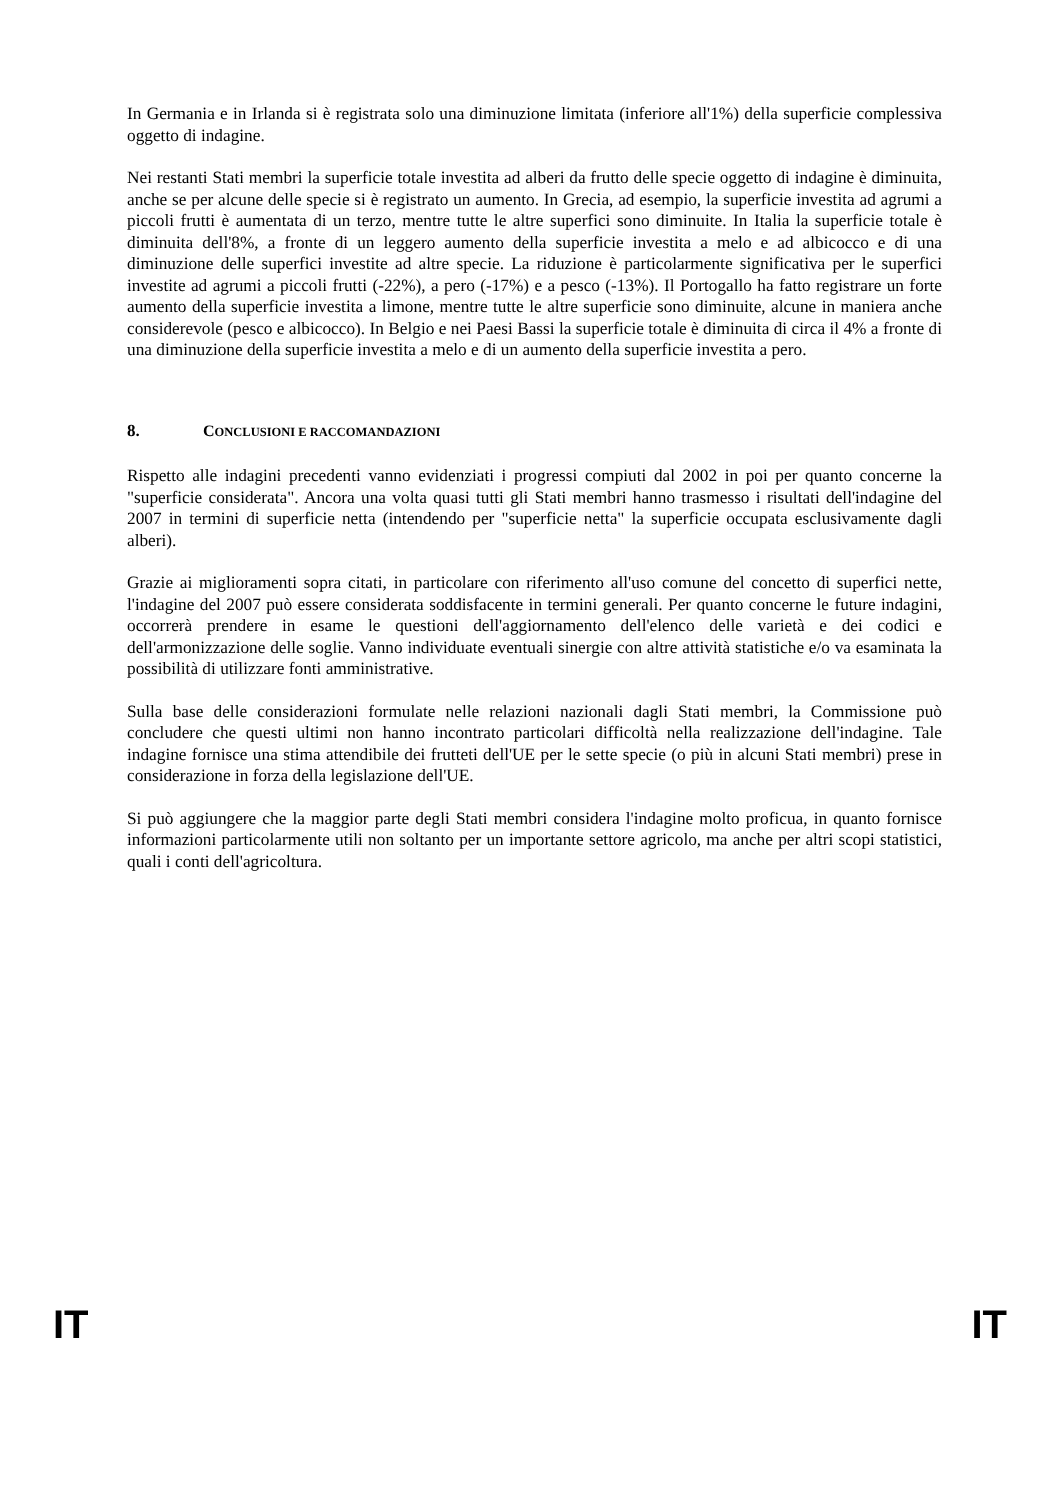In Germania e in Irlanda si è registrata solo una diminuzione limitata (inferiore all'1%) della superficie complessiva oggetto di indagine.
Nei restanti Stati membri la superficie totale investita ad alberi da frutto delle specie oggetto di indagine è diminuita, anche se per alcune delle specie si è registrato un aumento. In Grecia, ad esempio, la superficie investita ad agrumi a piccoli frutti è aumentata di un terzo, mentre tutte le altre superfici sono diminuite. In Italia la superficie totale è diminuita dell'8%, a fronte di un leggero aumento della superficie investita a melo e ad albicocco e di una diminuzione delle superfici investite ad altre specie. La riduzione è particolarmente significativa per le superfici investite ad agrumi a piccoli frutti (-22%), a pero (-17%) e a pesco (-13%). Il Portogallo ha fatto registrare un forte aumento della superficie investita a limone, mentre tutte le altre superficie sono diminuite, alcune in maniera anche considerevole (pesco e albicocco). In Belgio e nei Paesi Bassi la superficie totale è diminuita di circa il 4% a fronte di una diminuzione della superficie investita a melo e di un aumento della superficie investita a pero.
8. CONCLUSIONI E RACCOMANDAZIONI
Rispetto alle indagini precedenti vanno evidenziati i progressi compiuti dal 2002 in poi per quanto concerne la "superficie considerata". Ancora una volta quasi tutti gli Stati membri hanno trasmesso i risultati dell'indagine del 2007 in termini di superficie netta (intendendo per "superficie netta" la superficie occupata esclusivamente dagli alberi).
Grazie ai miglioramenti sopra citati, in particolare con riferimento all'uso comune del concetto di superfici nette, l'indagine del 2007 può essere considerata soddisfacente in termini generali. Per quanto concerne le future indagini, occorrerà prendere in esame le questioni dell'aggiornamento dell'elenco delle varietà e dei codici e dell'armonizzazione delle soglie. Vanno individuate eventuali sinergie con altre attività statistiche e/o va esaminata la possibilità di utilizzare fonti amministrative.
Sulla base delle considerazioni formulate nelle relazioni nazionali dagli Stati membri, la Commissione può concludere che questi ultimi non hanno incontrato particolari difficoltà nella realizzazione dell'indagine. Tale indagine fornisce una stima attendibile dei frutteti dell'UE per le sette specie (o più in alcuni Stati membri) prese in considerazione in forza della legislazione dell'UE.
Si può aggiungere che la maggior parte degli Stati membri considera l'indagine molto proficua, in quanto fornisce informazioni particolarmente utili non soltanto per un importante settore agricolo, ma anche per altri scopi statistici, quali i conti dell'agricoltura.
IT IT